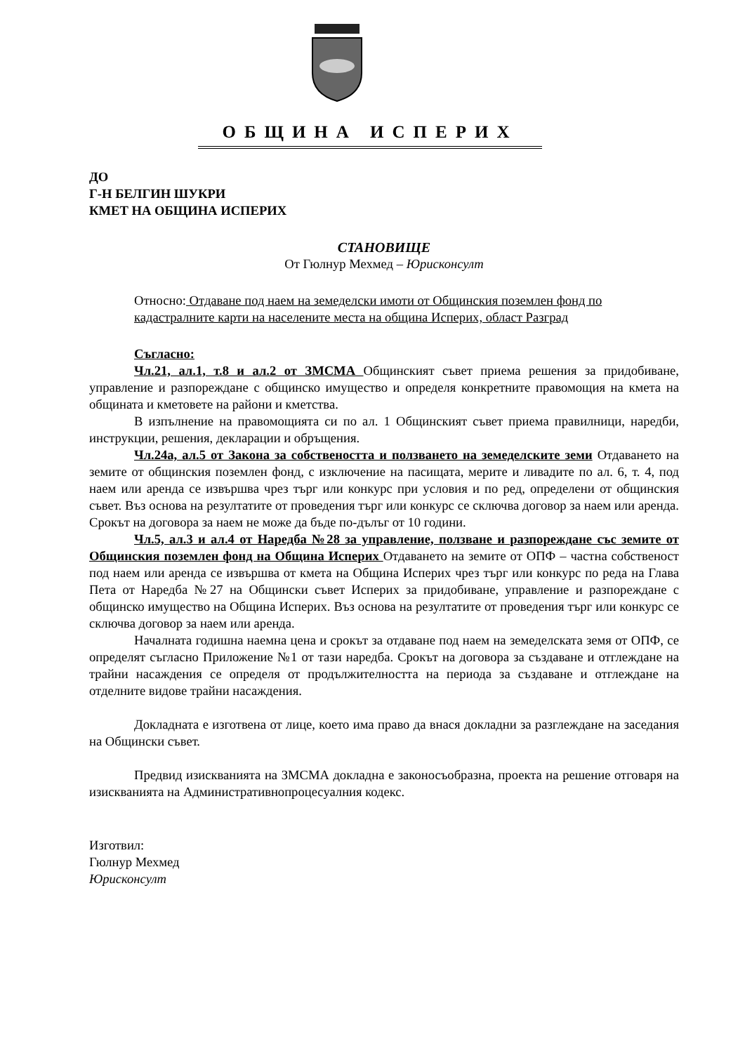ОБЩИНА ИСПЕРИХ
ДО
Г-Н БЕЛГИН ШУКРИ
КМЕТ НА ОБЩИНА ИСПЕРИХ
СТАНОВИЩЕ
От Гюлнур Мехмед – Юрисконсулт
Относно: Отдаване под наем на земеделски имоти от Общинския поземлен фонд по кадастралните карти на населените места на община Исперих, област Разград
Съгласно:
Чл.21, ал.1, т.8 и ал.2 от ЗМСМА Общинският съвет приема решения за придобиване, управление и разпореждане с общинско имущество и определя конкретните правомощия на кмета на общината и кметовете на райони и кметства.
В изпълнение на правомощията си по ал. 1 Общинският съвет приема правилници, наредби, инструкции, решения, декларации и обръщения.
Чл.24а, ал.5 от Закона за собствеността и ползването на земеделските земи Отдаването на земите от общинския поземлен фонд, с изключение на пасищата, мерите и ливадите по ал. 6, т. 4, под наем или аренда се извършва чрез търг или конкурс при условия и по ред, определени от общинския съвет. Въз основа на резултатите от проведения търг или конкурс се сключва договор за наем или аренда. Срокът на договора за наем не може да бъде по-дълъг от 10 години.
Чл.5, ал.3 и ал.4 от Наредба №28 за управление, ползване и разпореждане със земите от Общинския поземлен фонд на Община Исперих Отдаването на земите от ОПФ – частна собственост под наем или аренда се извършва от кмета на Община Исперих чрез търг или конкурс по реда на Глава Пета от Наредба №27 на Общински съвет Исперих за придобиване, управление и разпореждане с общинско имущество на Община Исперих. Въз основа на резултатите от проведения търг или конкурс се сключва договор за наем или аренда.
Началната годишна наемна цена и срокът за отдаване под наем на земеделската земя от ОПФ, се определят съгласно Приложение №1 от тази наредба. Срокът на договора за създаване и отглеждане на трайни насаждения се определя от продължителността на периода за създаване и отглеждане на отделните видове трайни насаждения.
Докладната е изготвена от лице, което има право да внася докладни за разглеждане на заседания на Общински съвет.
Предвид изискванията на ЗМСМА докладна е законосъобразна, проекта на решение отговаря на изискванията на Административнопроцесуалния кодекс.
Изготвил:
Гюлнур Мехмед
Юрисконсулт